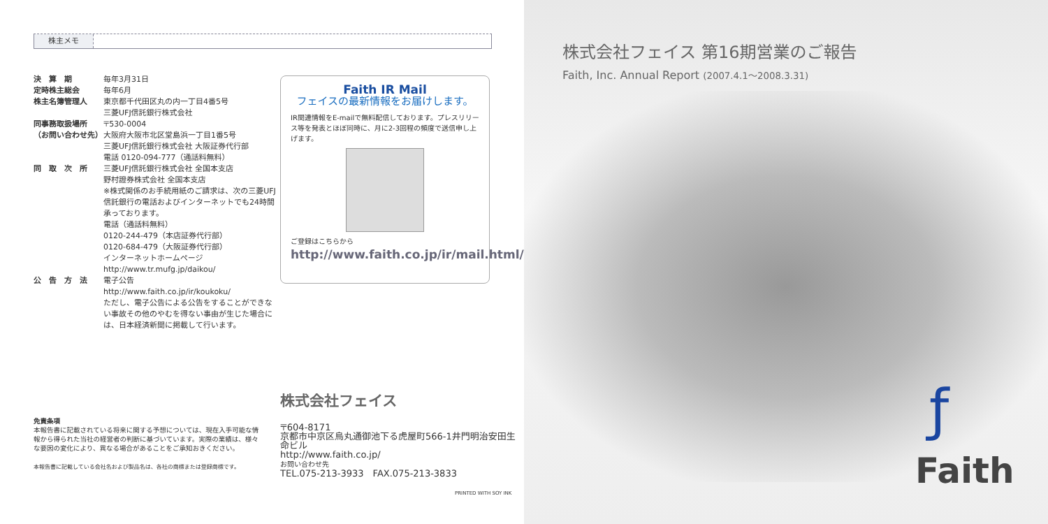株主メモ
| 決 算 期 | 毎年3月31日 |
| 定時株主総会 | 毎年6月 |
| 株主名簿管理人 | 東京都千代田区丸の内一丁目4番5号 三菱UFJ信託銀行株式会社 |
| 同事務取扱場所 （お問い合わせ先） | 〒530-0004 大阪府大阪市北区堂島浜一丁目1番5号 三菱UFJ信託銀行株式会社 大阪証券代行部 電話 0120-094-777（通話料無料） |
| 同 取 次 所 | 三菱UFJ信託銀行株式会社 全国本支店 野村證券株式会社 全国本支店 ※株式関係のお手続用紙のご請求は、次の三菱UFJ信託銀行の電話およびインターネットでも24時間承っております。 電話（通話料無料） 0120-244-479（本店証券代行部） 0120-684-479（大阪証券代行部） インターネットホームページ http://www.tr.mufg.jp/daikou/ |
| 公 告 方 法 | 電子公告 http://www.faith.co.jp/ir/koukoku/ ただし、電子公告による公告をすることができない事故その他のやむを得ない事由が生じた場合には、日本経済新聞に掲載して行います。 |
Faith IR Mail
フェイスの最新情報をお届けします。
IR関連情報をE-mailで無料配信しております。プレスリリース等を発表とほぼ同時に、月に2-3回程の頻度で送信申し上げます。
ご登録はこちらから
http://www.faith.co.jp/ir/mail.html/
免責条項
本報告書に記載されている将来に関する予想については、現在入手可能な情報から得られた当社の経営者の判断に基づいています。実際の業績は、様々な要因の変化により、異なる場合があることをご承知おきください。
本報告書に記載している会社名および製品名は、各社の商標または登録商標です。
株式会社フェイス
〒604-8171
京都市中京区烏丸通御池下る虎屋町566-1井門明治安田生命ビル
http://www.faith.co.jp/
お問い合わせ先
TEL.075-213-3933　FAX.075-213-3833
PRINTED WITH SOY INK
株式会社フェイス 第16期営業のご報告
Faith, Inc. Annual Report (2007.4.1～2008.3.31)
ƒ
Faith